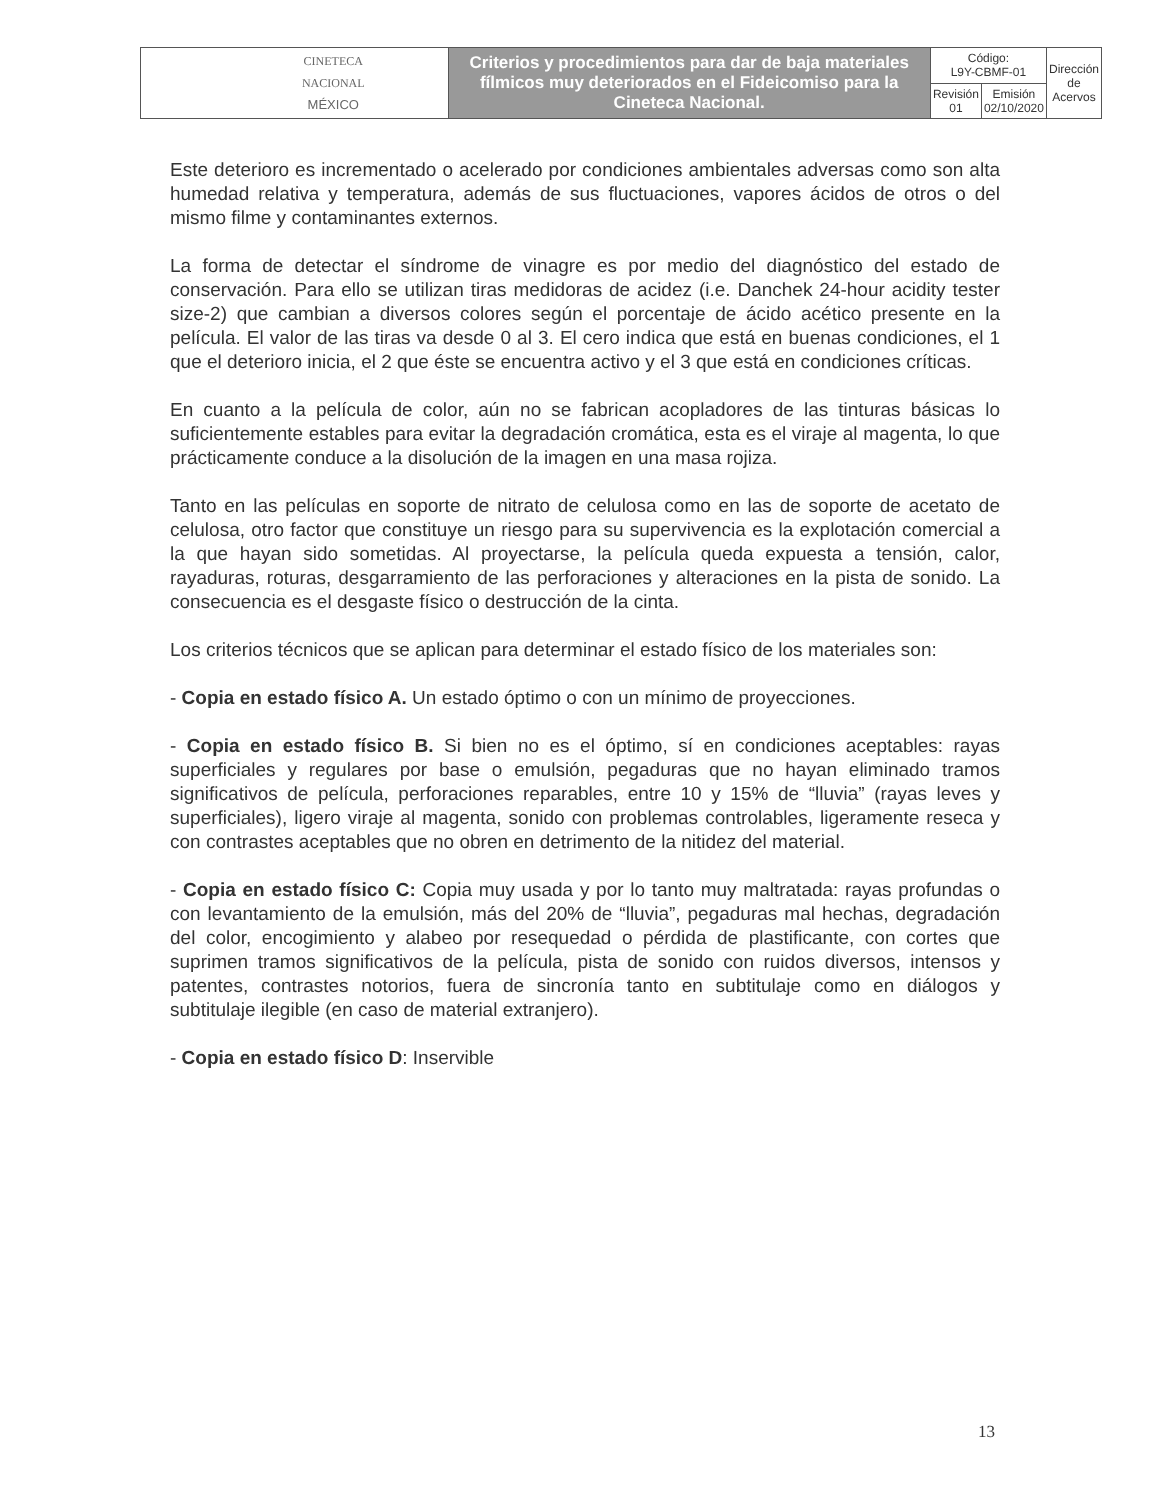| CINETECA NACIONAL MÉXICO | Criterios y procedimientos para dar de baja materiales fílmicos muy deteriorados en el Fideicomiso para la Cineteca Nacional. | Código: L9Y-CBMF-01 | | Dirección de Acervos |
| | | Revisión 01 | Emisión 02/10/2020 | |
Este deterioro es incrementado o acelerado por condiciones ambientales adversas como son alta humedad relativa y temperatura, además de sus fluctuaciones, vapores ácidos de otros o del mismo filme y contaminantes externos.
La forma de detectar el síndrome de vinagre es por medio del diagnóstico del estado de conservación. Para ello se utilizan tiras medidoras de acidez (i.e. Danchek 24-hour acidity tester size-2) que cambian a diversos colores según el porcentaje de ácido acético presente en la película. El valor de las tiras va desde 0 al 3. El cero indica que está en buenas condiciones, el 1 que el deterioro inicia, el 2 que éste se encuentra activo y el 3 que está en condiciones críticas.
En cuanto a la película de color, aún no se fabrican acopladores de las tinturas básicas lo suficientemente estables para evitar la degradación cromática, esta es el viraje al magenta, lo que prácticamente conduce a la disolución de la imagen en una masa rojiza.
Tanto en las películas en soporte de nitrato de celulosa como en las de soporte de acetato de celulosa, otro factor que constituye un riesgo para su supervivencia es la explotación comercial a la que hayan sido sometidas. Al proyectarse, la película queda expuesta a tensión, calor, rayaduras, roturas, desgarramiento de las perforaciones y alteraciones en la pista de sonido. La consecuencia es el desgaste físico o destrucción de la cinta.
Los criterios técnicos que se aplican para determinar el estado físico de los materiales son:
- Copia en estado físico A. Un estado óptimo o con un mínimo de proyecciones.
- Copia en estado físico B. Si bien no es el óptimo, sí en condiciones aceptables: rayas superficiales y regulares por base o emulsión, pegaduras que no hayan eliminado tramos significativos de película, perforaciones reparables, entre 10 y 15% de “lluvia” (rayas leves y superficiales), ligero viraje al magenta, sonido con problemas controlables, ligeramente reseca y con contrastes aceptables que no obren en detrimento de la nitidez del material.
- Copia en estado físico C: Copia muy usada y por lo tanto muy maltratada: rayas profundas o con levantamiento de la emulsión, más del 20% de “lluvia”, pegaduras mal hechas, degradación del color, encogimiento y alabeo por resequedad o pérdida de plastificante, con cortes que suprimen tramos significativos de la película, pista de sonido con ruidos diversos, intensos y patentes, contrastes notorios, fuera de sincronía tanto en subtitulaje como en diálogos y subtitulaje ilegible (en caso de material extranjero).
- Copia en estado físico D: Inservible
13